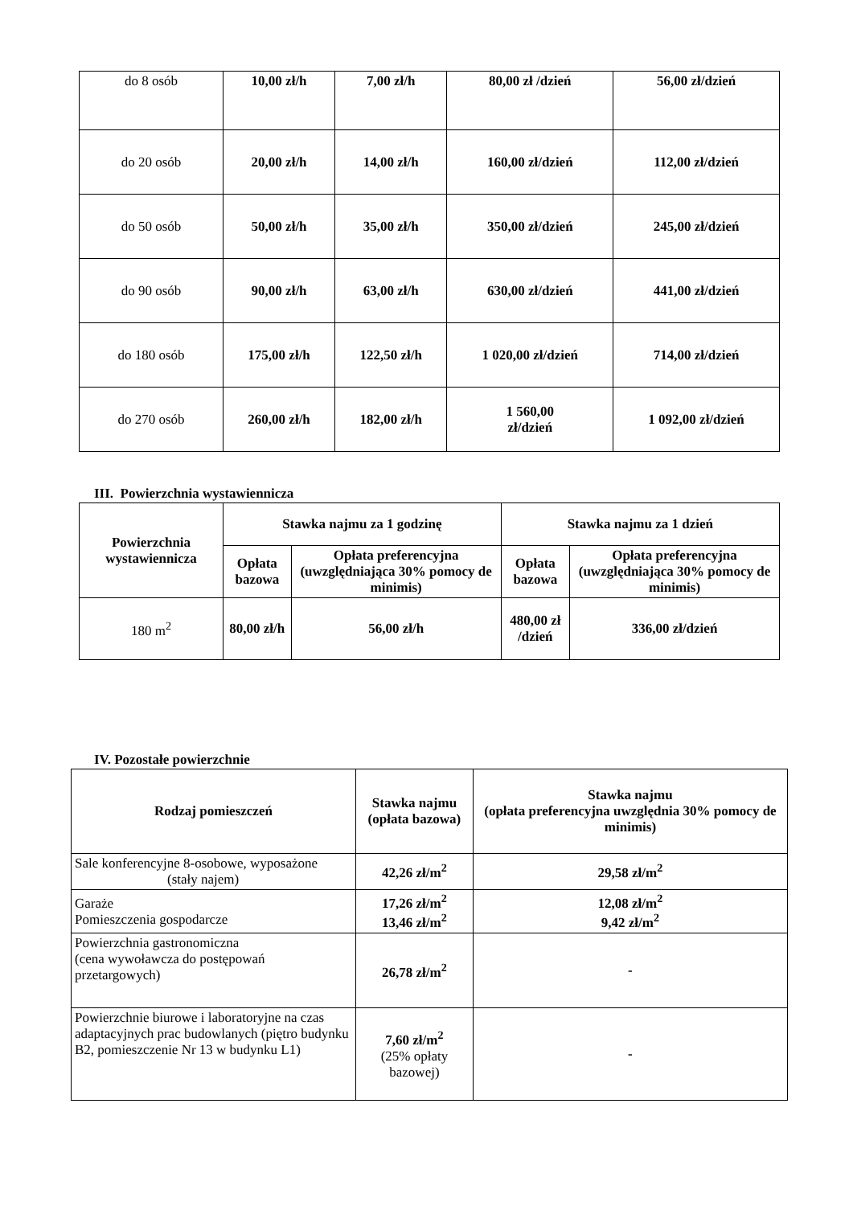| do 8 osób | 10,00 zł/h | 7,00 zł/h | 80,00 zł /dzień | 56,00 zł/dzień |
| do 20 osób | 20,00 zł/h | 14,00 zł/h | 160,00 zł/dzień | 112,00 zł/dzień |
| do 50 osób | 50,00 zł/h | 35,00 zł/h | 350,00 zł/dzień | 245,00 zł/dzień |
| do 90 osób | 90,00 zł/h | 63,00 zł/h | 630,00 zł/dzień | 441,00 zł/dzień |
| do 180 osób | 175,00 zł/h | 122,50 zł/h | 1 020,00 zł/dzień | 714,00 zł/dzień |
| do 270 osób | 260,00 zł/h | 182,00 zł/h | 1 560,00 zł/dzień | 1 092,00 zł/dzień |
III. Powierzchnia wystawiennicza
| Powierzchnia wystawiennicza | Stawka najmu za 1 godzinę | | Stawka najmu za 1 dzień | |
| --- | --- | --- | --- | --- |
| | Opłata bazowa | Opłata preferencyjna (uwzględniająca 30% pomocy de minimis) | Opłata bazowa | Opłata preferencyjna (uwzględniająca 30% pomocy de minimis) |
| 180 m<sup>2</sup> | 80,00 zł/h | 56,00 zł/h | 480,00 zł /dzień | 336,00 zł/dzień |
IV. Pozostałe powierzchnie
| Rodzaj pomieszczeń | Stawka najmu (opłata bazowa) | Stawka najmu (opłata preferencyjna uwzględnia 30% pomocy de minimis) |
| --- | --- | --- |
| Sale konferencyjne 8-osobowe, wyposażone (stały najem) | 42,26 zł/m<sup>2</sup> | 29,58 zł/m<sup>2</sup> |
| Garaże Pomieszczenia gospodarcze | 17,26 zł/m<sup>2</sup> 13,46 zł/m<sup>2</sup> | 12,08 zł/m<sup>2</sup> 9,42 zł/m<sup>2</sup> |
| Powierzchnia gastronomiczna (cena wywoławcza do postępowań przetargowych) | 26,78 zł/m<sup>2</sup> | - |
| Powierzchnie biurowe i laboratoryjne na czas adaptacyjnych prac budowlanych (piętro budynku B2, pomieszczenie Nr 13 w budynku L1) | 7,60 zł/m<sup>2</sup> (25% opłaty bazowej) | - |